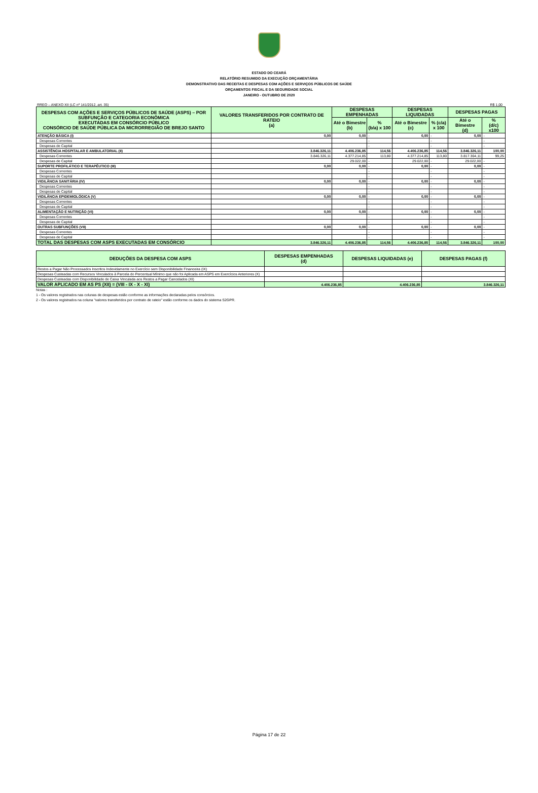ESTADO DO CEARÁ
RELATÓRIO RESUMIDO DA EXECUÇÃO ORÇAMENTÁRIA
DEMONSTRATIVO DAS RECEITAS E DESPESAS COM AÇÕES E SERVIÇOS PÚBLICOS DE SAÚDE
ORÇAMENTOS FISCAL E DA SEGURIDADE SOCIAL
JANEIRO - OUTUBRO DE 2020
RREO – ANEXO XII (LC nº 141/2012, art. 35) R$ 1,00
| DESPESAS COM AÇÕES E SERVIÇOS PÚBLICOS DE SAÚDE (ASPS) – POR SUBFUNÇÃO E CATEGORIA ECONÔMICA EXECUTADAS EM CONSÓRCIO PÚBLICO CONSÓRCIO DE SAÚDE PÚBLICA DA MICRORREGIÃO DE BREJO SANTO | VALORES TRANSFERIDOS POR CONTRATO DE RATEIO (a) | DESPESAS EMPENHADAS | | DESPESAS LIQUIDADAS | | DESPESAS PAGAS | |
| --- | --- | --- | --- | --- | --- | --- | --- |
| | | Até o Bimestre (b) | % (b/a) x 100 | Até o Bimestre (c) | % (c/a) x 100 | Até o Bimestre (d) | % (d/c) x100 |
| ATENÇÃO BÁSICA (I) | 0,00 | 0,00 | - | 0,00 | - | 0,00 | - |
| Despesas Correntes | | | - | | - | | - |
| Despesas de Capital | | | - | | - | | - |
| ASSISTÊNCIA HOSPITALAR E AMBULATORIAL (II) | 3.846.326,11 | 4.406.236,85 | 114,56 | 4.406.236,85 | 114,56 | 3.846.326,11 | 100,00 |
| Despesas Correntes | 3.846.326,11 | 4.377.214,85 | 113,80 | 4.377.214,85 | 113,80 | 3.817.304,11 | 99,25 |
| Despesas de Capital | | 29.022,00 | - | 29.022,00 | - | 29.022,00 | - |
| SUPORTE PROFILÁTICO E TERAPÊUTICO (III) | 0,00 | 0,00 | - | 0,00 | - | 0,00 | - |
| Despesas Correntes | | | - | | - | | - |
| Despesas de Capital | | | - | | - | | - |
| VIGILÂNCIA SANITÁRIA (IV) | 0,00 | 0,00 | - | 0,00 | - | 0,00 | - |
| Despesas Correntes | | | - | | - | | - |
| Despesas de Capital | | | - | | - | | - |
| VIGILÂNCIA EPIDEMIOLÓGICA (V) | 0,00 | 0,00 | - | 0,00 | - | 0,00 | - |
| Despesas Correntes | | | - | | - | | - |
| Despesas de Capital | | | - | | - | | - |
| ALIMENTAÇÃO E NUTRIÇÃO (VI) | 0,00 | 0,00 | - | 0,00 | - | 0,00 | - |
| Despesas Correntes | | | - | | - | | - |
| Despesas de Capital | | | - | | - | | - |
| OUTRAS SUBFUNÇÕES (VII) | 0,00 | 0,00 | - | 0,00 | - | 0,00 | - |
| Despesas Correntes | | | - | | - | | - |
| Despesas de Capital | | | - | | - | | - |
| TOTAL DAS DESPESAS COM ASPS EXECUTADAS EM CONSÓRCIO | 3.846.326,11 | 4.406.236,85 | 114,56 | 4.406.236,85 | 114,56 | 3.846.326,11 | 100,00 |
| DEDUÇÕES DA DESPESA COM ASPS | DESPESAS EMPENHADAS (d) | DESPESAS LIQUIDADAS (e) | DESPESAS PAGAS (f) |
| --- | --- | --- | --- |
| Restos a Pagar Não Processados Inscritos Indevidamente no Exercício sem Disponibilidade Financeira (IX) | | | |
| Despesas Custeadas com Recursos Vinculados à Parcela do Percentual Mínimo que não foi Aplicada em ASPS em Exercícios Anteriores (X) | | | |
| Despesas Custeadas com Disponibilidade de Caixa Vinculada aos Restos a Pagar Cancelados (XI) | | | |
| VALOR APLICADO EM AS PS (XII) = (VIII - IX - X - XI) | 4.406.236,85 | 4.406.236,85 | 3.846.326,11 |
Notas :
1 - Os valores registrados nas colunas de despesas estão conforme as informações declaradas pelos consórcios.
2 - Os valores registrados na coluna "valores transferidos por contrato de rateio" estão conforme os dados do sistema S2GPR.
Página 17 de 22